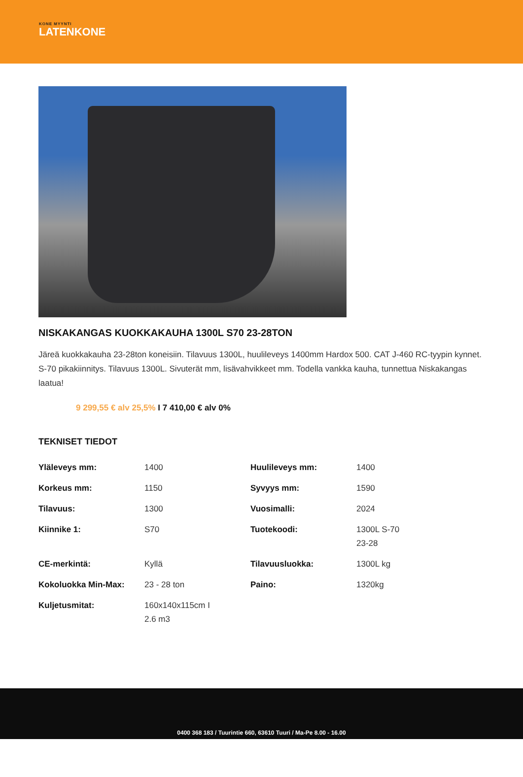KONE MYYNTI
LATENKONE
NISKAKANGAS KUOKKAKAUHA 1300L S70 23-28TON
Järeä kuokkakauha 23-28ton koneisiin. Tilavuus 1300L, huulileveys 1400mm Hardox 500. CAT J-460 RC-tyypin kynnet. S-70 pikakiinnitys. Tilavuus 1300L. Sivuterät mm, lisävahvikkeet mm. Todella vankka kauha, tunnettua Niskakangas laatua!
9 299,55 € alv 25,5% I 7 410,00 € alv 0%
TEKNISET TIEDOT
| Yläleveys mm: | 1400 | Huulileveys mm: | 1400 |
| Korkeus mm: | 1150 | Syvyys mm: | 1590 |
| Tilavuus: | 1300 | Vuosimalli: | 2024 |
| Kiinnike 1: | S70 | Tuotekoodi: | 1300L S-70 23-28 |
| CE-merkintä: | Kyllä | Tilavuusluokka: | 1300L kg |
| Kokoluokka Min-Max: | 23 - 28 ton | Paino: | 1320kg |
| Kuljetusmitat: | 160x140x115cm I 2.6 m3 | | |
0400 368 183 / Tuurintie 660, 63610 Tuuri / Ma-Pe 8.00 - 16.00